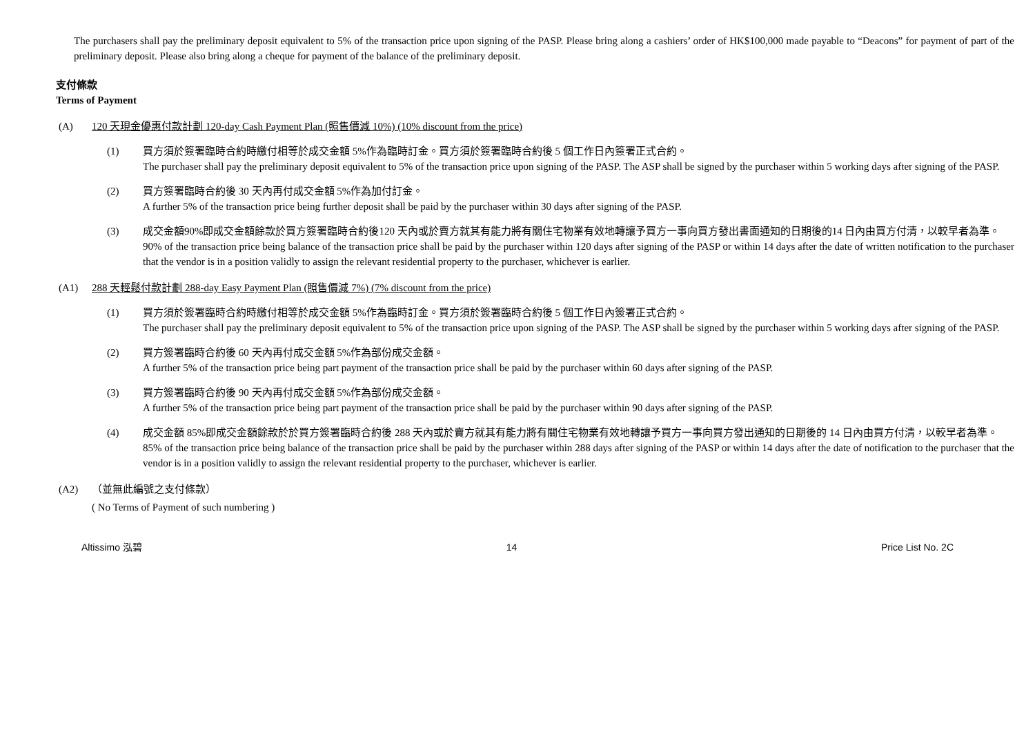The purchasers shall pay the preliminary deposit equivalent to 5% of the transaction price upon signing of the PASP. Please bring along a cashiers’ order of HK$100,000 made payable to “Deacons” for payment of part of the preliminary deposit. Please also bring along a cheque for payment of the balance of the preliminary deposit.
支付條款
Terms of Payment
(A) 120 天現金優惠付款計劃 120-day Cash Payment Plan (照售價減 10%) (10% discount from the price)
(1) 買方須於簽署臨時合約時繳付相等於成交金額 5%作為臨時訂金。買方須於簽署臨時合約後 5 個工作日內簽署正式合約。
The purchaser shall pay the preliminary deposit equivalent to 5% of the transaction price upon signing of the PASP. The ASP shall be signed by the purchaser within 5 working days after signing of the PASP.
(2) 買方簽署臨時合約後 30 天內再付成交金額 5%作為加付訂金。
A further 5% of the transaction price being further deposit shall be paid by the purchaser within 30 days after signing of the PASP.
(3) 成交金額90%即成交金額餘款於買方簽署臨時合約後120 天內或於賣方就其有能力將有關住宅物業有效地轉讓予買方一事向買方發出書面通知的日期後的14 日內由買方付清，以較早者為準。
90% of the transaction price being balance of the transaction price shall be paid by the purchaser within 120 days after signing of the PASP or within 14 days after the date of written notification to the purchaser that the vendor is in a position validly to assign the relevant residential property to the purchaser, whichever is earlier.
(A1) 288 天輕鬆付款計劃 288-day Easy Payment Plan (照售價減 7%) (7% discount from the price)
(1) 買方須於簽署臨時合約時繳付相等於成交金額 5%作為臨時訂金。買方須於簽署臨時合約後 5 個工作日內簽署正式合約。
The purchaser shall pay the preliminary deposit equivalent to 5% of the transaction price upon signing of the PASP. The ASP shall be signed by the purchaser within 5 working days after signing of the PASP.
(2) 買方簽署臨時合約後 60 天內再付成交金額 5%作為部份成交金額。
A further 5% of the transaction price being part payment of the transaction price shall be paid by the purchaser within 60 days after signing of the PASP.
(3) 買方簽署臨時合約後 90 天內再付成交金額 5%作為部份成交金額。
A further 5% of the transaction price being part payment of the transaction price shall be paid by the purchaser within 90 days after signing of the PASP.
(4) 成交金額 85%即成交金額餘款於於買方簽署臨時合約後 288 天內或於賣方就其有能力將有關住宅物業有效地轉讓予買方一事向買方發出通知的日期後的 14 日內由買方付清，以較早者為準。
85% of the transaction price being balance of the transaction price shall be paid by the purchaser within 288 days after signing of the PASP or within 14 days after the date of notification to the purchaser that the vendor is in a position validly to assign the relevant residential property to the purchaser, whichever is earlier.
(A2) （並無此編號之支付條款）
( No Terms of Payment of such numbering )
Altissimo 泓碧 14 Price List No. 2C